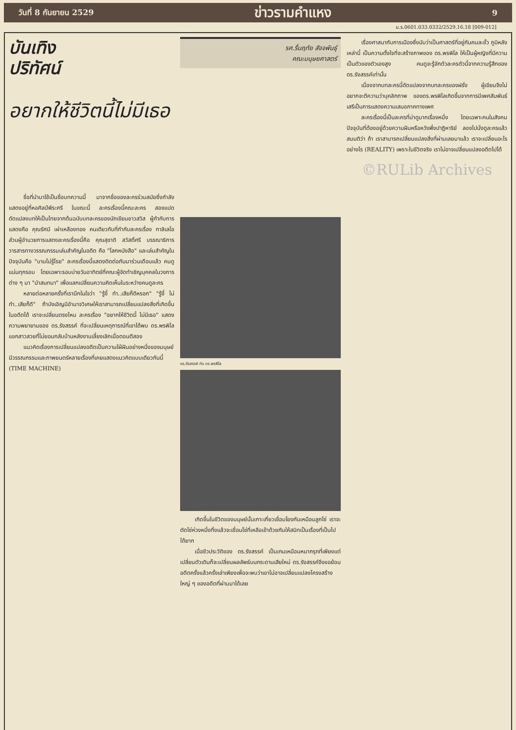วันที่ 8 กันยายน 2529 ข่าวรามคำแหง 9
ม.ร.0601.033.0332/2529.16.18 [009-012]
บันเทิง
ปริทัศน์
อยากให้ชีวิตนี้ไม่มีเธอ
ชื่อที่นำมาใช้เป็นชื่อบทความนี้ มาจากชื่อของละครร่วมสมัยซึ่งกำลังแสดงอยู่ที่หอศิลป์พีระศรี ในขณะนี้ ละครเรื่องนี้คณะละคร สองแปด ดัดแปลงบทให้เป็นไทยจากต้นฉบับบทละครของนักเขียนชาวสวิส ผู้กำกับการแสดงคือ คุณรัศมี เผ่าเหลืองทอง คนเดียวกับที่กำกับละครเรื่อง กาลิเลโอ ส่วนผู้อำนวยการแสดงละครเรื่องนี้คือ คุณสุชาติ สวัสดิ์ศรี บรรณาธิการวารสารทางวรรณกรรมเล่มสำคัญในอดีต คือ "โลกหนังสือ" และเล่มสำคัญในปัจจุบันคือ "บานไม่รู้โรย" ละครเรื่องนี้แสดงติดต่อกันมาร่วมเดือนแล้ว คนดูแน่นทุกรอบ โดยเฉพาะรอบบ่ายวันอาทิตย์ที่คณะผู้จัดทำเชิญบุคคลในวงการต่าง ๆ มา "นำสนทนา" เพื่อแลกเปลี่ยนความคิดเห็นในระหว่างคนดูละคร
หลายต่อหลายครั้งที่เรานึกในใจว่า "รู้งี้ ทำ..เสียก็ดีหรอก" "รู้งี้ ไม่ทำ..เสียก็ดี" ถ้าบังเอิญมีอำนาจวิเศษให้เราสามารถเปลี่ยนแปลงสิ่งที่เกิดขึ้นในอดีตได้ เราจะเปลี่ยนตรงไหน ละครเรื่อง "อยากให้ชีวิตนี้ ไม่มีเธอ" แสดงความพยายามของ ดร.รังสรรค์ ที่จะเปลี่ยนเหตุการณ์ที่เขาได้พบ ดร.พรพิไล แขกสาวสวยที่ไม่ยอมกลับบ้านหลังงานเลี้ยงเลิกเมื่อตอนตีสอง
แนวคิดเรื่องการเปลี่ยนแปลงอดีตเป็นความใฝ่ฝันอย่างหนึ่งของมนุษย์ มีวรรณกรรมและภาพยนตร์หลายเรื่องที่เคยแสดงแนวคิดแบบเดียวกันนี้ (TIME MACHINE)
รศ.รื่นฤทัย สัจจพันธุ์
คณะมนุษยศาสตร์
ดร.รังสรรค์ กับ ดร.พรพิไล
เกิดขึ้นในชีวิตของมนุษย์นั้นเกาะเกี่ยวเชื่อมโยงกันเหมือนลูกโซ่ เราจะตัดโซ่ห่วงหนึ่งทิ้งแล้วจะเชื่อมโซ่ที่เหลือเข้าด้วยกันให้สนิทเป็นเรื่องที่เป็นไปได้ยาก
เมื่อชีวประวัติของ ดร.รังสรรค์ เป็นเกมเหมือนหมากรุกที่เพียงแต่เปลี่ยนตัวเดินก็จะเปลี่ยนผลลัพธ์บนกระดานเสียใหม่ ดร.รังสรรค์จึงขอย้อนอดีตครั้งแล้วครั้งเล่าเพียงเพื่อจะพบว่าเขาไม่อาจเปลี่ยนแปลงโครงสร้างใหญ่ ๆ ของอดีตที่ผ่านมาได้เลย
เรื่องศาสนากับการเมืองซึ่งนับว่าเป็นศาสตร์ที่อยู่กันคนละขั้ว ภูมิหลังเหล่านี้ เป็นความตั้งใจที่จะสร้างภาพของ ดร.พรพิไล ให้เป็นผู้หญิงที่มีความเป็นตัวของตัวเองสูง คนดูจะรู้จักตัวละครตัวนี้จากความรู้สึกของ ดร.รังสรรค์เท่านั้น
เนื่องจากบทละครนี้ดัดแปลงจากบทละครของฝรั่ง ผู้เขียนจึงไม่อยากจะตีความว่าบุคลิกภาพ ของดร.พรพิไลเกิดขึ้นจากการมีเพศสัมพันธ์เสรีเป็นการแสดงความเสมอภาคทางเพศ
ละครเรื่องนี้เป็นละครที่น่าดูมากเรื่องหนึ่ง โดยเฉพาะคนในสังคมปัจจุบันที่ต้องอยู่ด้วยความฝันหรือหวังพึ่งปาฏิหาริย์ ลองไปนั่งดูละครแล้วสมมติว่า ถ้า เราสามารถเปลี่ยนแปลงสิ่งที่ผ่านเลยมาแล้ว เราจะเปลี่ยนอะไร อย่างไร (REALITY) เพราะในชีวิตจริง เราไม่อาจเปลี่ยนแปลงอดีตไปได้
©RULib Archives